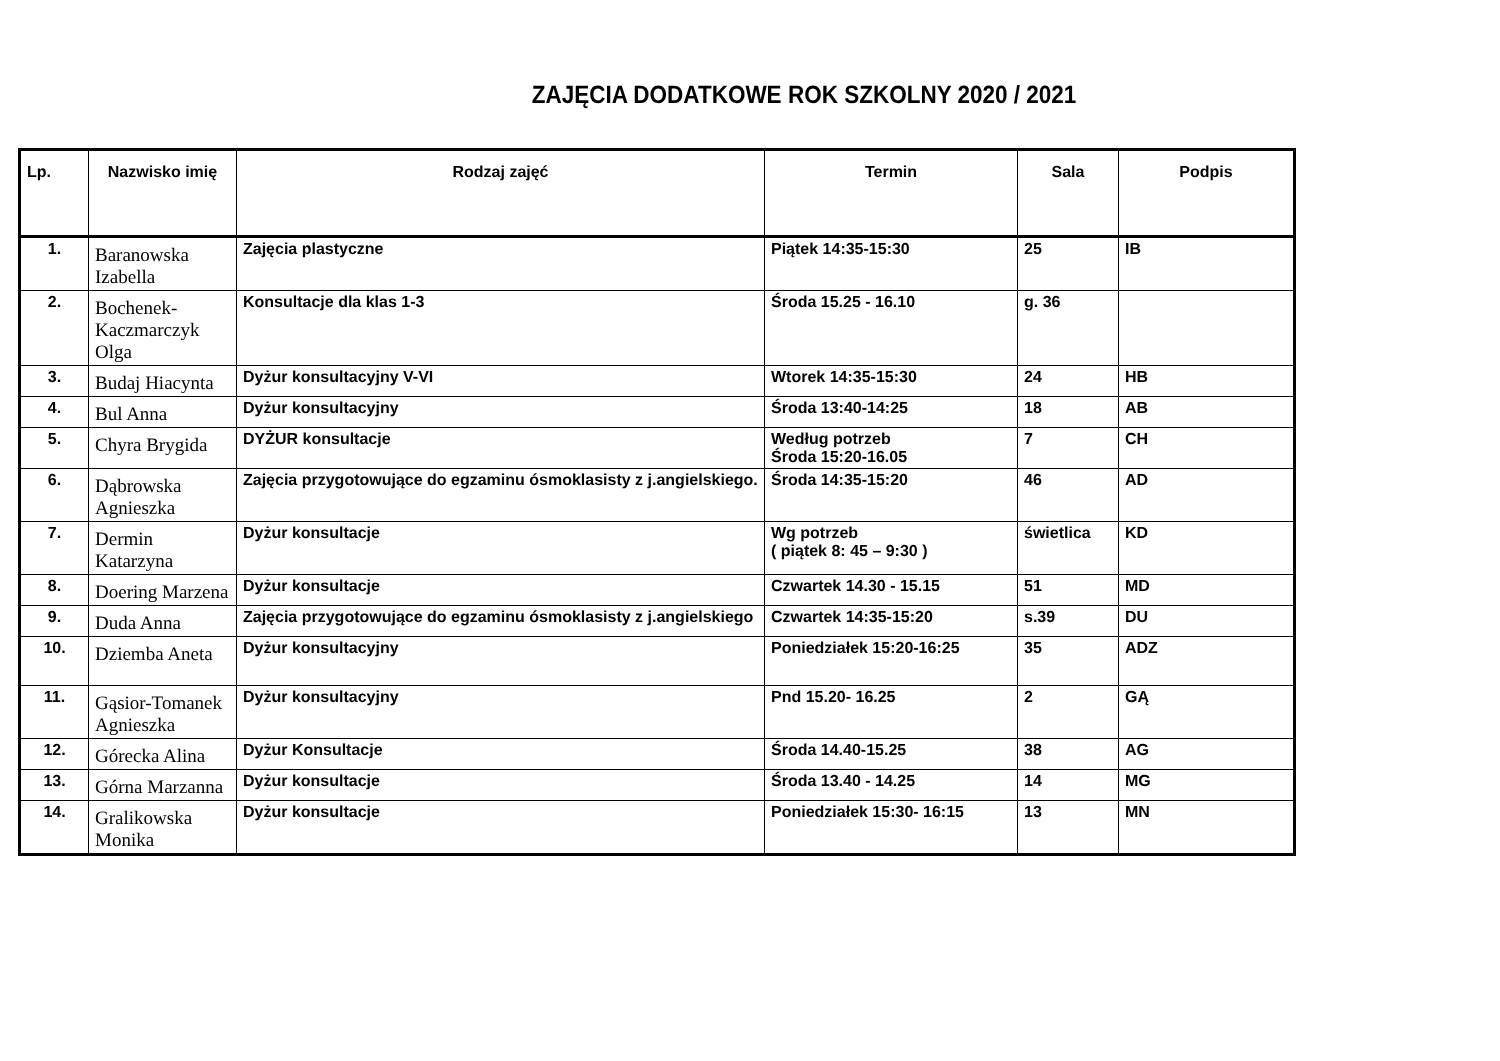ZAJĘCIA DODATKOWE ROK SZKOLNY 2020 / 2021
| Lp. | Nazwisko imię | Rodzaj zajęć | Termin | Sala | Podpis |
| --- | --- | --- | --- | --- | --- |
| 1. | Baranowska Izabella | Zajęcia plastyczne | Piątek 14:35-15:30 | 25 | IB |
| 2. | Bochenek-Kaczmarczyk Olga | Konsultacje dla klas 1-3 | Środa 15.25 - 16.10 | g. 36 | |
| 3. | Budaj Hiacynta | Dyżur konsultacyjny V-VI | Wtorek 14:35-15:30 | 24 | HB |
| 4. | Bul Anna | Dyżur konsultacyjny | Środa 13:40-14:25 | 18 | AB |
| 5. | Chyra Brygida | DYŻUR konsultacje | Według potrzeb Środa 15:20-16.05 | 7 | CH |
| 6. | Dąbrowska Agnieszka | Zajęcia przygotowujące do egzaminu ósmoklasisty z j.angielskiego. | Środa 14:35-15:20 | 46 | AD |
| 7. | Dermin Katarzyna | Dyżur konsultacje | Wg potrzeb ( piątek 8: 45 – 9:30 ) | świetlica | KD |
| 8. | Doering Marzena | Dyżur konsultacje | Czwartek 14.30 - 15.15 | 51 | MD |
| 9. | Duda Anna | Zajęcia przygotowujące do egzaminu ósmoklasisty z j.angielskiego | Czwartek 14:35-15:20 | s.39 | DU |
| 10. | Dziemba Aneta | Dyżur konsultacyjny | Poniedziałek 15:20-16:25 | 35 | ADZ |
| 11. | Gąsior-Tomanek Agnieszka | Dyżur konsultacyjny | Pnd 15.20- 16.25 | 2 | GĄ |
| 12. | Górecka Alina | Dyżur Konsultacje | Środa 14.40-15.25 | 38 | AG |
| 13. | Górna Marzanna | Dyżur konsultacje | Środa 13.40 - 14.25 | 14 | MG |
| 14. | Gralikowska Monika | Dyżur konsultacje | Poniedziałek 15:30- 16:15 | 13 | MN |